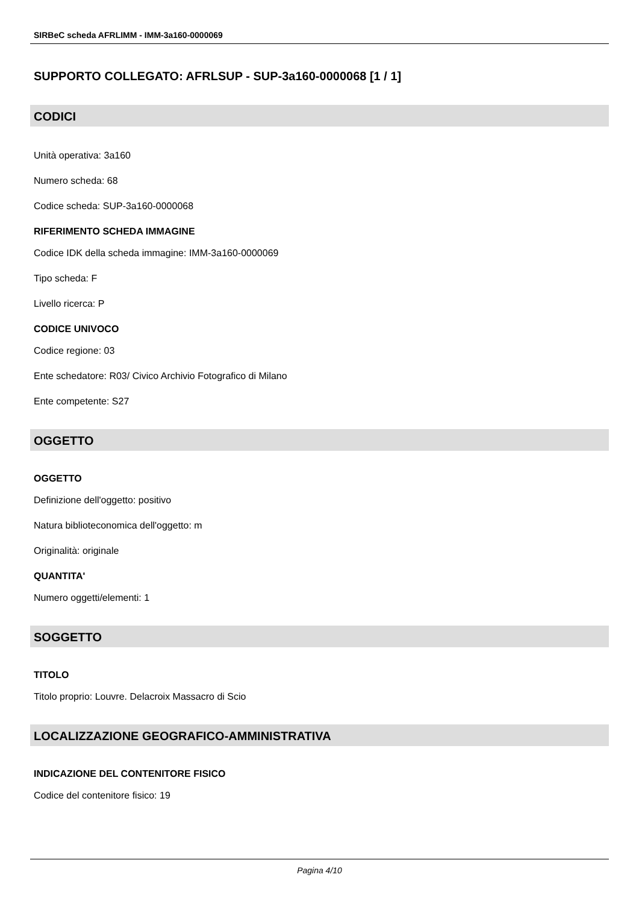SIRBeC scheda AFRLIMM - IMM-3a160-0000069
SUPPORTO COLLEGATO: AFRLSUP - SUP-3a160-0000068 [1 / 1]
CODICI
Unità operativa: 3a160
Numero scheda: 68
Codice scheda: SUP-3a160-0000068
RIFERIMENTO SCHEDA IMMAGINE
Codice IDK della scheda immagine: IMM-3a160-0000069
Tipo scheda: F
Livello ricerca: P
CODICE UNIVOCO
Codice regione: 03
Ente schedatore: R03/ Civico Archivio Fotografico di Milano
Ente competente: S27
OGGETTO
OGGETTO
Definizione dell'oggetto: positivo
Natura biblioteconomica dell'oggetto: m
Originalità: originale
QUANTITA'
Numero oggetti/elementi: 1
SOGGETTO
TITOLO
Titolo proprio: Louvre. Delacroix Massacro di Scio
LOCALIZZAZIONE GEOGRAFICO-AMMINISTRATIVA
INDICAZIONE DEL CONTENITORE FISICO
Codice del contenitore fisico: 19
Pagina 4/10